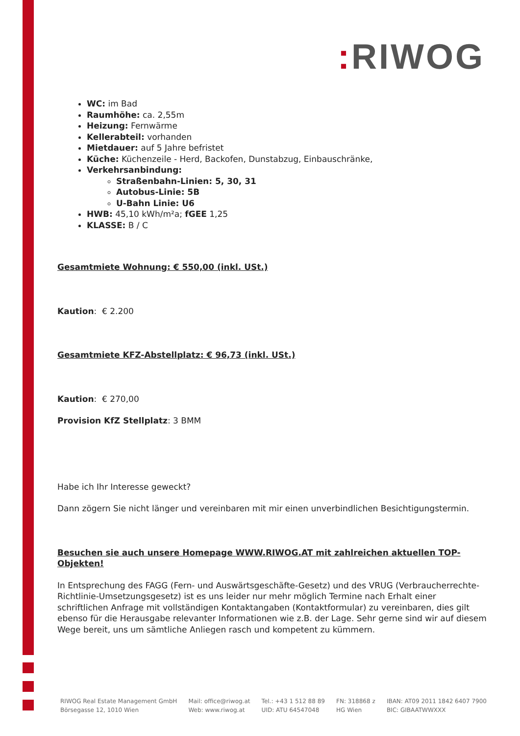: RIWOG
WC: im Bad
Raumhöhe: ca. 2,55m
Heizung: Fernwärme
Kellerabteil: vorhanden
Mietdauer: auf 5 Jahre befristet
Küche: Küchenzeile - Herd, Backofen, Dunstabzug, Einbauschränke,
Verkehrsanbindung:
Straßenbahn-Linien: 5, 30, 31
Autobus-Linie: 5B
U-Bahn Linie: U6
HWB: 45,10 kWh/m²a; fGEE 1,25
KLASSE: B / C
Gesamtmiete Wohnung: € 550,00 (inkl. USt.)
Kaution: € 2.200
Gesamtmiete KFZ-Abstellplatz: € 96,73 (inkl. USt.)
Kaution: € 270,00
Provision KfZ Stellplatz: 3 BMM
Habe ich Ihr Interesse geweckt?
Dann zögern Sie nicht länger und vereinbaren mit mir einen unverbindlichen Besichtigungstermin.
Besuchen sie auch unsere Homepage WWW.RIWOG.AT mit zahlreichen aktuellen TOP- Objekten!
In Entsprechung des FAGG (Fern- und Auswärtsgeschäfte-Gesetz) und des VRUG (Verbraucherrechte-Richtlinie-Umsetzungsgesetz) ist es uns leider nur mehr möglich Termine nach Erhalt einer schriftlichen Anfrage mit vollständigen Kontaktangaben (Kontaktformular) zu vereinbaren, dies gilt ebenso für die Herausgabe relevanter Informationen wie z.B. der Lage. Sehr gerne sind wir auf diesem Wege bereit, uns um sämtliche Anliegen rasch und kompetent zu kümmern.
RIWOG Real Estate Management GmbH
Börsegasse 12, 1010 Wien
Mail: office@riwog.at
Web: www.riwog.at
Tel.: +43 1 512 88 89
UID: ATU 64547048
FN: 318868 z
HG Wien
IBAN: AT09 2011 1842 6407 7900
BIC: GIBAATWWXXX